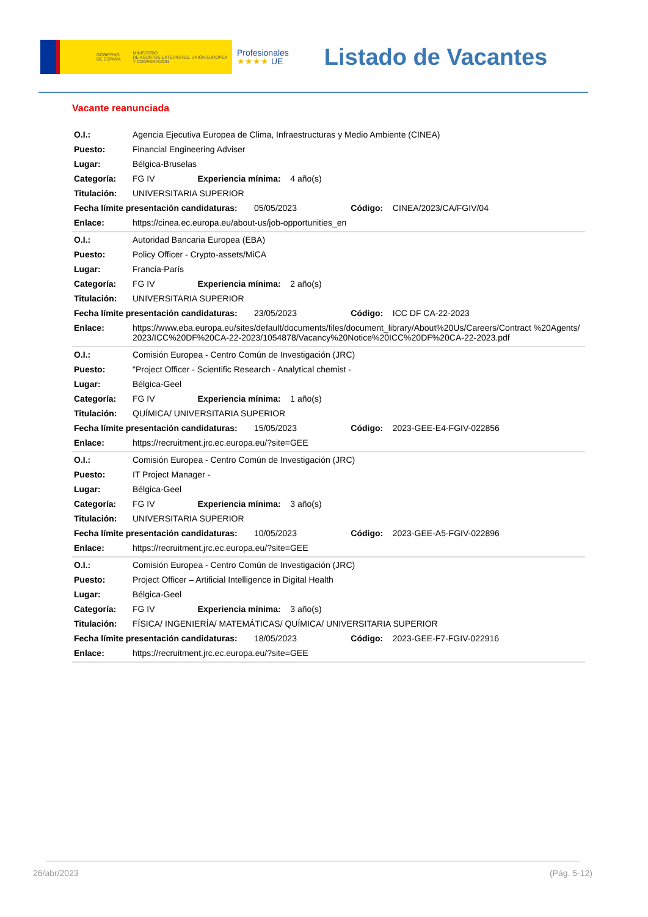GOBIERNO
DE ESPAÑA MINISTERIO
DE ASUNTOS EXTERIORES, UNIÓN EUROPEA
Y COOPERACIÓN
Profesionales
★★★★ UE
Listado de Vacantes
Vacante reanunciada
| O.I.: | Agencia Ejecutiva Europea de Clima, Infraestructuras y Medio Ambiente (CINEA) | | | |
| Puesto: | Financial Engineering Adviser | | | |
| Lugar: | Bélgica-Bruselas | | | |
| Categoría: | FG IV | Experiencia mínima: 4 año(s) | | |
| Titulación: | UNIVERSITARIA SUPERIOR | | | |
| Fecha límite presentación candidaturas: 05/05/2023 | | | Código: CINEA/2023/CA/FGIV/04 | |
| Enlace: | https://cinea.ec.europa.eu/about-us/job-opportunities_en | | | |
| O.I.: | Autoridad Bancaria Europea (EBA) | | | |
| Puesto: | Policy Officer - Crypto-assets/MiCA | | | |
| Lugar: | Francia-París | | | |
| Categoría: | FG IV | Experiencia mínima: 2 año(s) | | |
| Titulación: | UNIVERSITARIA SUPERIOR | | | |
| Fecha límite presentación candidaturas: 23/05/2023 | | | Código: ICC DF CA-22-2023 | |
| Enlace: | https://www.eba.europa.eu/sites/default/documents/files/document_library/About%20Us/Careers/Contract %20Agents/2023/ICC%20DF%20CA-22-2023/1054878/Vacancy%20Notice%20ICC%20DF%20CA-22-2023.pdf | | | |
| O.I.: | Comisión Europea - Centro Común de Investigación (JRC) | | | |
| Puesto: | "Project Officer - Scientific Research - Analytical chemist - | | | |
| Lugar: | Bélgica-Geel | | | |
| Categoría: | FG IV | Experiencia mínima: 1 año(s) | | |
| Titulación: | QUÍMICA/ UNIVERSITARIA SUPERIOR | | | |
| Fecha límite presentación candidaturas: 15/05/2023 | | | Código: 2023-GEE-E4-FGIV-022856 | |
| Enlace: | https://recruitment.jrc.ec.europa.eu/?site=GEE | | | |
| O.I.: | Comisión Europea - Centro Común de Investigación (JRC) | | | |
| Puesto: | IT Project Manager - | | | |
| Lugar: | Bélgica-Geel | | | |
| Categoría: | FG IV | Experiencia mínima: 3 año(s) | | |
| Titulación: | UNIVERSITARIA SUPERIOR | | | |
| Fecha límite presentación candidaturas: 10/05/2023 | | | Código: 2023-GEE-A5-FGIV-022896 | |
| Enlace: | https://recruitment.jrc.ec.europa.eu/?site=GEE | | | |
| O.I.: | Comisión Europea - Centro Común de Investigación (JRC) | | | |
| Puesto: | Project Officer – Artificial Intelligence in Digital Health | | | |
| Lugar: | Bélgica-Geel | | | |
| Categoría: | FG IV | Experiencia mínima: 3 año(s) | | |
| Titulación: | FÍSICA/ INGENIERÍA/ MATEMÁTICAS/ QUÍMICA/ UNIVERSITARIA SUPERIOR | | | |
| Fecha límite presentación candidaturas: 18/05/2023 | | | Código: 2023-GEE-F7-FGIV-022916 | |
| Enlace: | https://recruitment.jrc.ec.europa.eu/?site=GEE | | | |
26/abr/2023 (Pág. 5-12)